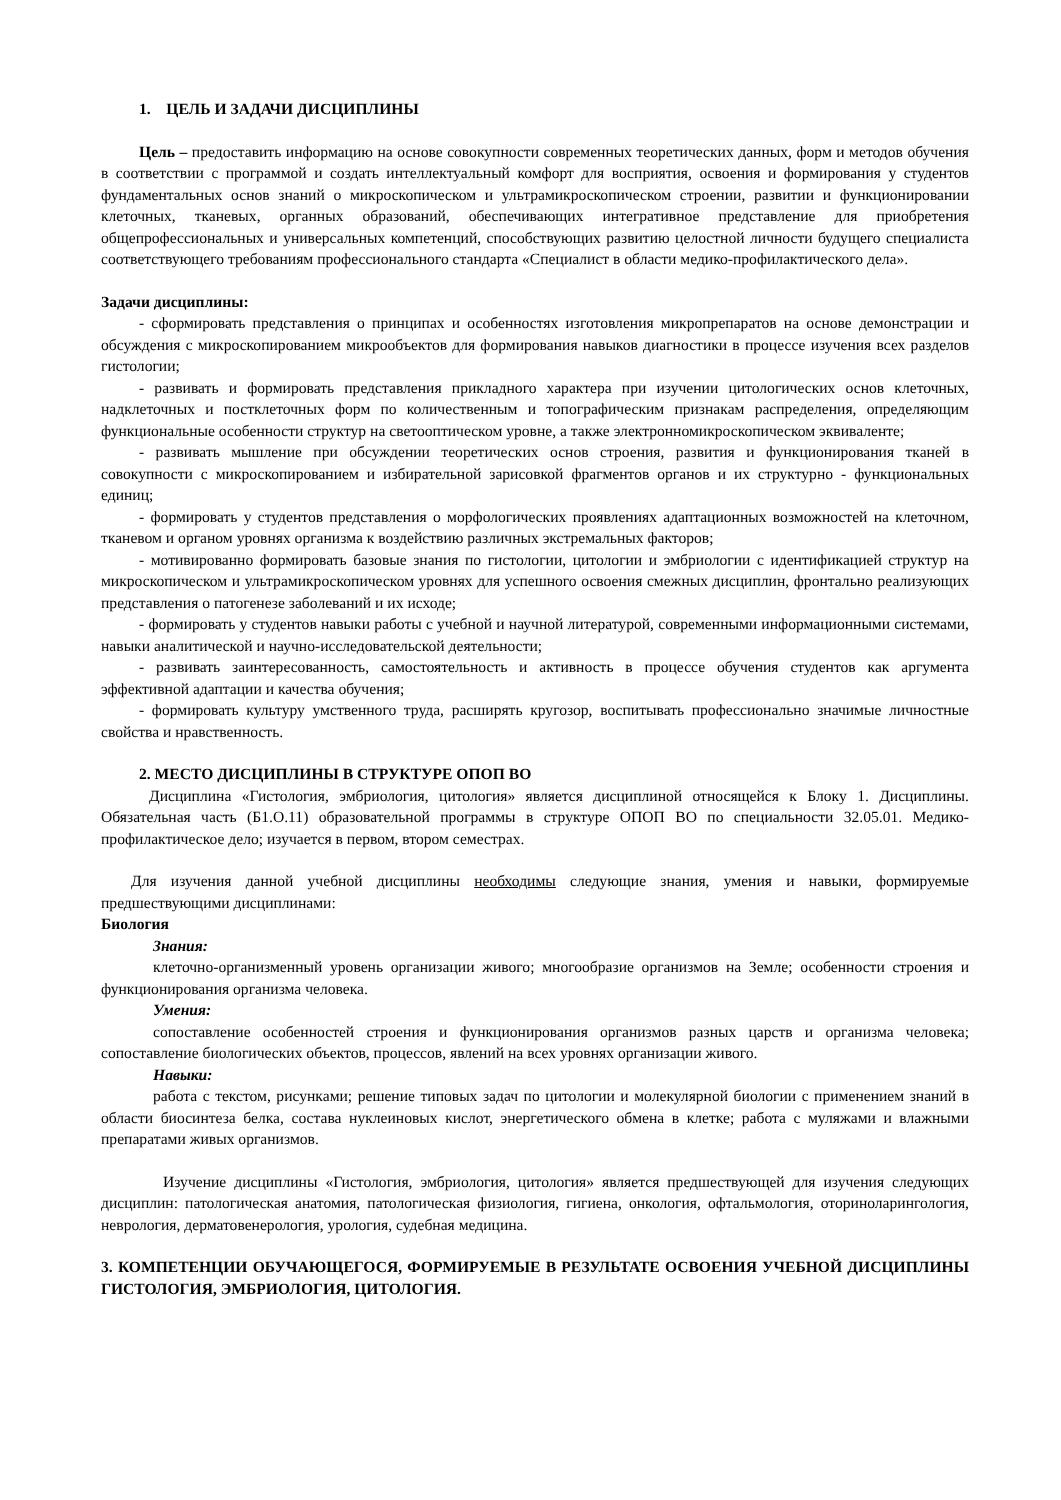1. ЦЕЛЬ И ЗАДАЧИ ДИСЦИПЛИНЫ
Цель – предоставить информацию на основе совокупности современных теоретических данных, форм и методов обучения в соответствии с программой и создать интеллектуальный комфорт для восприятия, освоения и формирования у студентов фундаментальных основ знаний о микроскопическом и ультрамикроскопическом строении, развитии и функционировании клеточных, тканевых, органных образований, обеспечивающих интегративное представление для приобретения общепрофессиональных и универсальных компетенций, способствующих развитию целостной личности будущего специалиста соответствующего требованиям профессионального стандарта «Специалист в области медико-профилактического дела».
Задачи дисциплины:
- сформировать представления о принципах и особенностях изготовления микропрепаратов на основе демонстрации и обсуждения с микроскопированием микрообъектов для формирования навыков диагностики в процессе изучения всех разделов гистологии;
- развивать и формировать представления прикладного характера при изучении цитологических основ клеточных, надклеточных и постклеточных форм по количественным и топографическим признакам распределения, определяющим функциональные особенности структур на светооптическом уровне, а также электронномикроскопическом эквиваленте;
- развивать мышление при обсуждении теоретических основ строения, развития и функционирования тканей в совокупности с микроскопированием и избирательной зарисовкой фрагментов органов и их структурно - функциональных единиц;
- формировать у студентов представления о морфологических проявлениях адаптационных возможностей на клеточном, тканевом и органом уровнях организма к воздействию различных экстремальных факторов;
- мотивированно формировать базовые знания по гистологии, цитологии и эмбриологии с идентификацией структур на микроскопическом и ультрамикроскопическом уровнях для успешного освоения смежных дисциплин, фронтально реализующих представления о патогенезе заболеваний и их исходе;
- формировать у студентов навыки работы с учебной и научной литературой, современными информационными системами, навыки аналитической и научно-исследовательской деятельности;
- развивать заинтересованность, самостоятельность и активность в процессе обучения студентов как аргумента эффективной адаптации и качества обучения;
- формировать культуру умственного труда, расширять кругозор, воспитывать профессионально значимые личностные свойства и нравственность.
2. МЕСТО ДИСЦИПЛИНЫ В СТРУКТУРЕ ОПОП ВО
Дисциплина «Гистология, эмбриология, цитология» является дисциплиной относящейся к Блоку 1. Дисциплины. Обязательная часть (Б1.О.11) образовательной программы в структуре ОПОП ВО по специальности 32.05.01. Медико-профилактическое дело; изучается в первом, втором семестрах.
Для изучения данной учебной дисциплины необходимы следующие знания, умения и навыки, формируемые предшествующими дисциплинами:
Биология
Знания:
клеточно-организменный уровень организации живого; многообразие организмов на Земле; особенности строения и функционирования организма человека.
Умения:
сопоставление особенностей строения и функционирования организмов разных царств и организма человека; сопоставление биологических объектов, процессов, явлений на всех уровнях организации живого.
Навыки:
работа с текстом, рисунками; решение типовых задач по цитологии и молекулярной биологии с применением знаний в области биосинтеза белка, состава нуклеиновых кислот, энергетического обмена в клетке; работа с муляжами и влажными препаратами живых организмов.
Изучение дисциплины «Гистология, эмбриология, цитология» является предшествующей для изучения следующих дисциплин: патологическая анатомия, патологическая физиология, гигиена, онкология, офтальмология, оториноларингология, неврология, дерматовенерология, урология, судебная медицина.
3. КОМПЕТЕНЦИИ ОБУЧАЮЩЕГОСЯ, ФОРМИРУЕМЫЕ В РЕЗУЛЬТАТЕ ОСВОЕНИЯ УЧЕБНОЙ ДИСЦИПЛИНЫ ГИСТОЛОГИЯ, ЭМБРИОЛОГИЯ, ЦИТОЛОГИЯ.